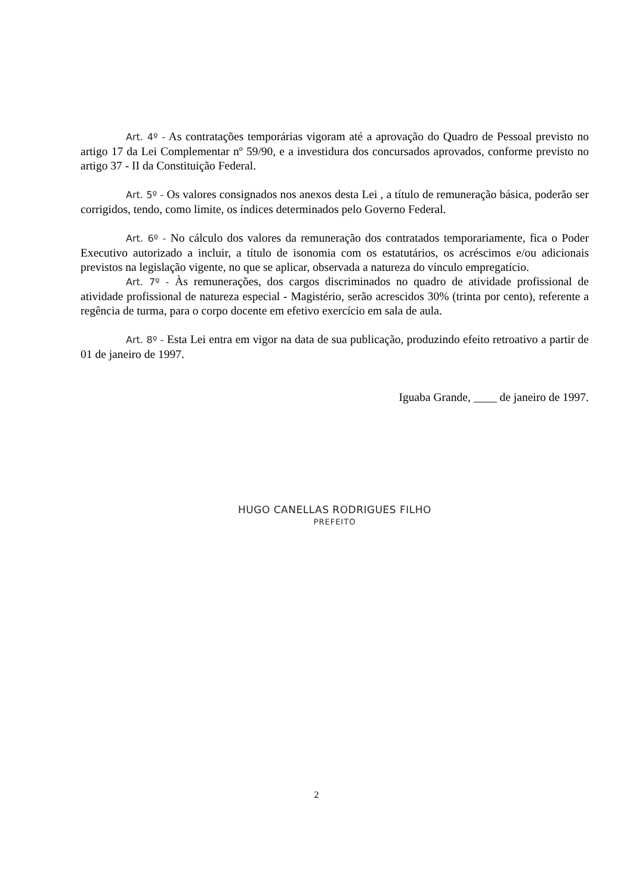Art. 4º - As contratações temporárias vigoram até a aprovação do Quadro de Pessoal previsto no artigo 17 da Lei Complementar nº 59/90, e a investidura dos concursados aprovados, conforme previsto no artigo 37 - II da Constituição Federal.
Art. 5º - Os valores consignados nos anexos desta Lei , a título de remuneração básica, poderão ser corrigidos, tendo, como limite, os índices determinados pelo Governo Federal.
Art. 6º - No cálculo dos valores da remuneração dos contratados temporariamente, fica o Poder Executivo autorizado a incluir, a título de isonomia com os estatutários, os acréscimos e/ou adicionais previstos na legislação vigente, no que se aplicar, observada a natureza do vínculo empregatício.
Art. 7º - Às remunerações, dos cargos discriminados no quadro de atividade profissional de atividade profissional de natureza especial - Magistério, serão acrescidos 30% (trinta por cento), referente a regência de turma, para o corpo docente em efetivo exercício em sala de aula.
Art. 8º - Esta Lei entra em vigor na data de sua publicação, produzindo efeito retroativo a partir de 01 de janeiro de 1997.
Iguaba Grande, ____ de janeiro de 1997.
HUGO CANELLAS RODRIGUES FILHO
PREFEITO
2